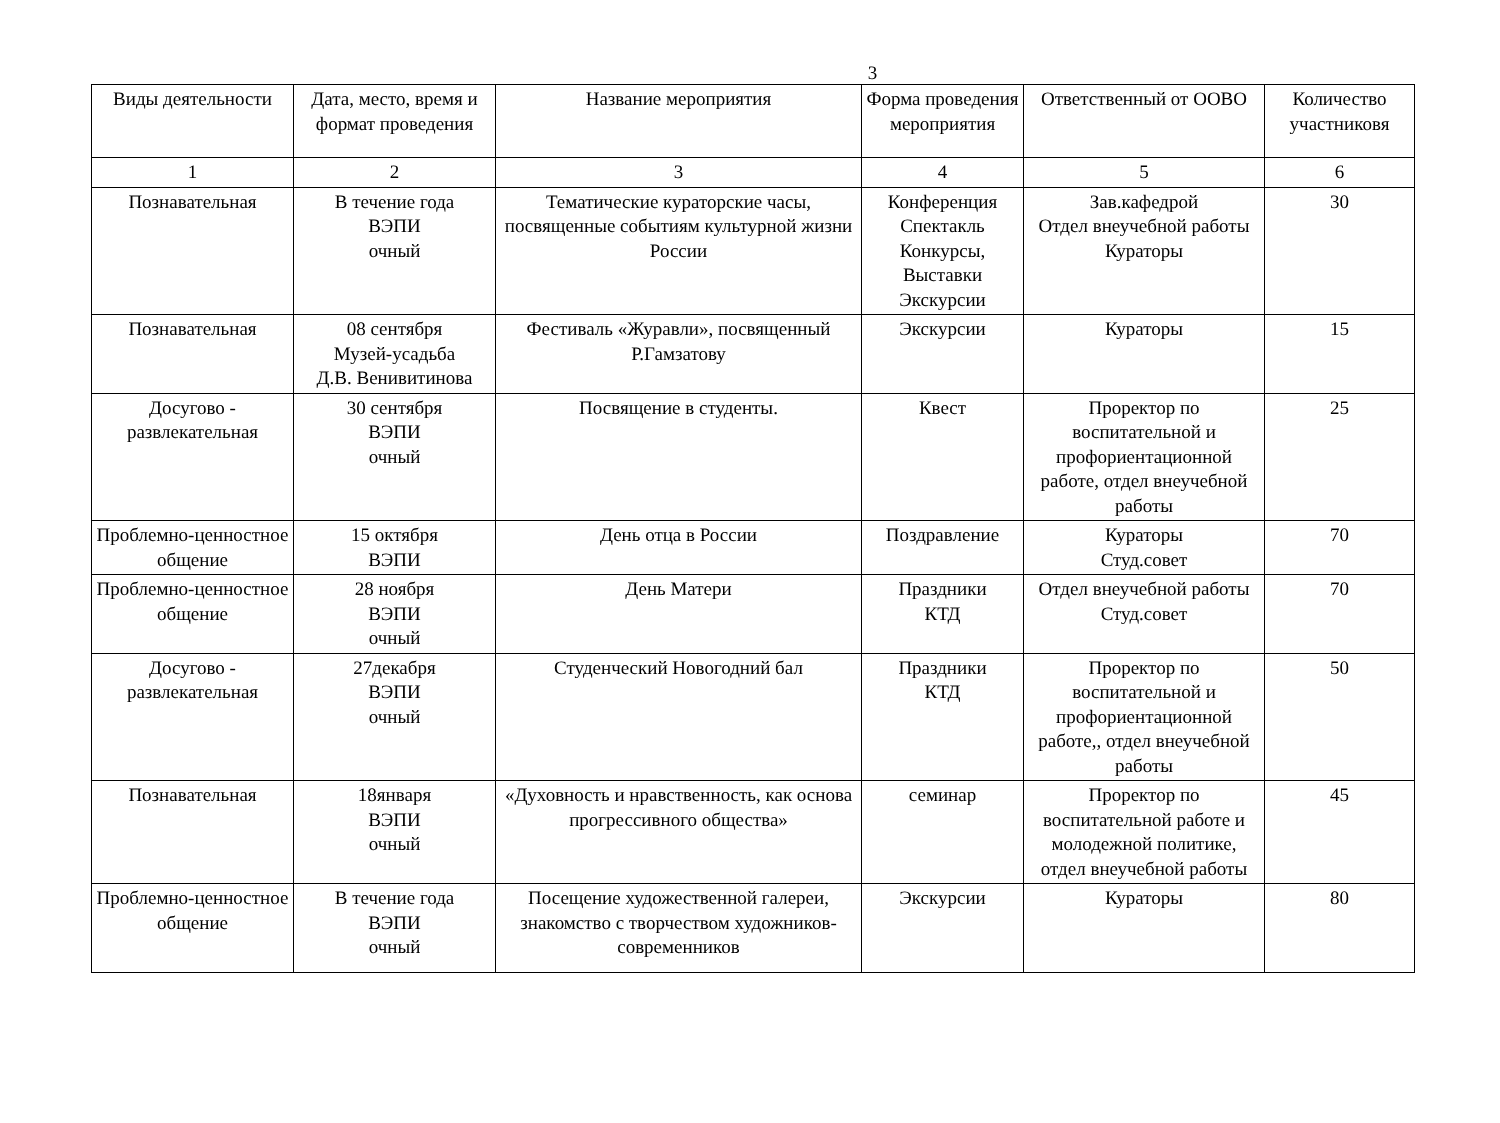3
| Виды деятельности | Дата, место, время и формат проведения | Название мероприятия | Форма проведения мероприятия | Ответственный от ООВО | Количество участниковя |
| --- | --- | --- | --- | --- | --- |
| 1 | 2 | 3 | 4 | 5 | 6 |
| Познавательная | В течение года ВЭПИ очный | Тематические кураторские часы, посвященные событиям культурной жизни России | Конференция Спектакль Конкурсы, Выставки Экскурсии | Зав.кафедрой Отдел внеучебной работы Кураторы | 30 |
| Познавательная | 08 сентября Музей-усадьба Д.В. Венивитинова | Фестиваль «Журавли», посвященный Р.Гамзатову | Экскурсии | Кураторы | 15 |
| Досугово - развлекательная | 30 сентября ВЭПИ очный | Посвящение в студенты. | Квест | Проректор по воспитательной и профориентационной работе, отдел внеучебной работы | 25 |
| Проблемно-ценностное общение | 15 октября ВЭПИ | День отца в России | Поздравление | Кураторы Студ.совет | 70 |
| Проблемно-ценностное общение | 28 ноября ВЭПИ очный | День Матери | Праздники КТД | Отдел внеучебной работы Студ.совет | 70 |
| Досугово - развлекательная | 27декабря ВЭПИ очный | Студенческий Новогодний бал | Праздники КТД | Проректор по воспитательной и профориентационной работе,, отдел внеучебной работы | 50 |
| Познавательная | 18января ВЭПИ очный | «Духовность и нравственность, как основа прогрессивного общества» | семинар | Проректор по воспитательной работе и молодежной политике, отдел внеучебной работы | 45 |
| Проблемно-ценностное общение | В течение года ВЭПИ очный | Посещение художественной галереи, знакомство с творчеством художников-современников | Экскурсии | Кураторы | 80 |